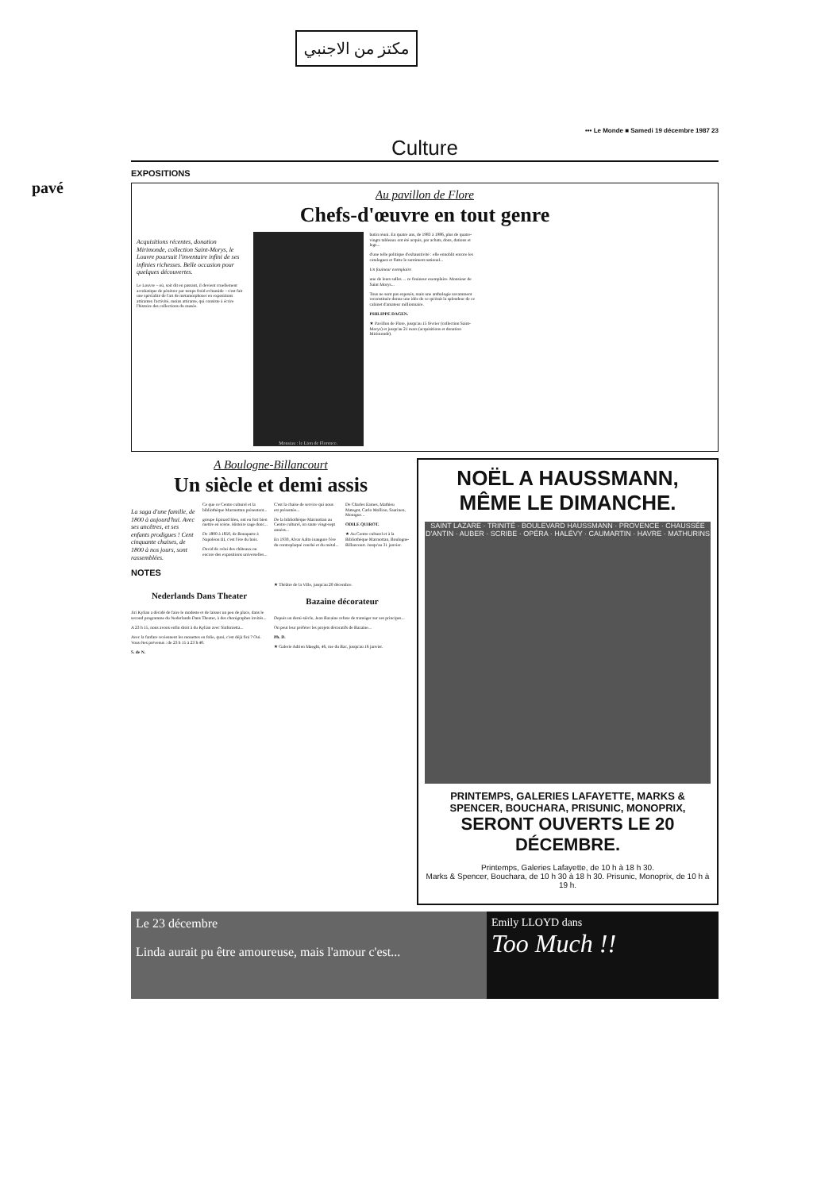مكتز من الاجنبي
pavé
••• Le Monde ■ Samedi 19 décembre 1987 23
Culture
EXPOSITIONS
Au pavillon de Flore
Chefs-d'œuvre en tout genre
Acquisitions récentes, donation Mirimonde, collection Saint-Morys, le Louvre poursuit l'inventaire infini de ses infinies richesses. Belle occasion pour quelques découvertes.
Le Louvre – où, soit dit en passant, il devient cruellement acrobatique de pénétrer par temps froid et humide – s'est fait une spécialité de l'art de métamorphoser en expositions attirantes l'activité, moins attirante, qui consiste à écrire l'histoire des collections du musée.
Monsiau : le Lion de Florence.
butin réuni. En quatre ans, de 1983 à 1986, plus de quatre-vingts tableaux ont été acquis, par achats, dons, dations et legs...
d'une telle politique d'exhaustivité : elle ennoblit encore les catalogues et flatte le sentiment national...
Un fouineur exemplaire
une de leurs salles ... ce fouineur exemplaire. Monsieur de Saint Morys...
Tous ne sont pas exposés, mais une anthologie savamment reconstituée donne une idée de ce qu'était la splendeur de ce cabinet d'amateur millionnaire.
PHILIPPE DAGEN.
★ Pavillon de Flore, jusqu'au 15 février (collection Saint-Morys) et jusqu'au 21 mars (acquisitions et donation Mirimonde).
A Boulogne-Billancourt
Un siècle et demi assis
La saga d'une famille, de 1800 à aujourd'hui. Avec ses ancêtres, et ses enfants prodigues ! Cent cinquante chaises, de 1800 à nos jours, sont rassemblées.
Ce que ce Centre culturel et la bibliothèque Marmottan présentent...
groupe Epinard bleu, ont eu fort bien mettre en scène. Histoire sage donc...
De 1800 à 1850, de Bonaparte à Napoléon III, c'est l'ère du bois.
David de celui des châteaux ou encore des expositions universelles...
C'est la chaise de service qui nous est présentée...
De la bibliothèque Marmottan au Centre culturel, on saute vingt-sept années...
En 1930, Alvar Aalto inaugure l'ère du contreplaqué courbé et du métal...
De Charles Eames, Mathieu Mategot, Carlo Mollino, Saarinen, Mourgue...
ODILE QUIROT.
★ Au Centre culturel et à la Bibliothèque Marmottan, Boulogne-Billancourt. Jusqu'au 31 janvier.
NOTES
Nederlands Dans Theater
Jiri Kylian a décidé de faire le modeste et de laisser un peu de place, dans le second programme du Nederlands Dans Theater, à des chorégraphes invités...
A 23 h 15, nous avons enfin droit à du Kylian avec Sinfonietta...
Avec la fanfare reviennent les mouettes en folie, quoi, c'est déjà fini ? Oui. Vous êtes prévenus : de 23 h 15 à 23 h 40.
S. de N.
★ Théâtre de la Ville, jusqu'au 20 décembre.
Bazaine décorateur
Depuis un demi-siècle, Jean Bazaine refuse de transiger sur ses principes...
On peut leur préférer les projets décoratifs de Bazaine...
Ph. D.
★ Galerie Adrien Maeght, 46, rue du Bac, jusqu'au 16 janvier.
NOËL A HAUSSMANN, MÊME LE DIMANCHE.
SAINT LAZARE · TRINITÉ · BOULEVARD HAUSSMANN · PROVENCE · CHAUSSÉE D'ANTIN · AUBER · SCRIBE · OPÉRA · HALÉVY · CAUMARTIN · HAVRE · MATHURINS
PRINTEMPS, GALERIES LAFAYETTE, MARKS & SPENCER, BOUCHARA, PRISUNIC, MONOPRIX,
SERONT OUVERTS LE 20 DÉCEMBRE.
Printemps, Galeries Lafayette, de 10 h à 18 h 30.
Marks & Spencer, Bouchara, de 10 h 30 à 18 h 30. Prisunic, Monoprix, de 10 h à 19 h.
Le 23 décembre
Linda aurait pu être amoureuse, mais l'amour c'est...
Emily LLOYD dans
Too Much !!